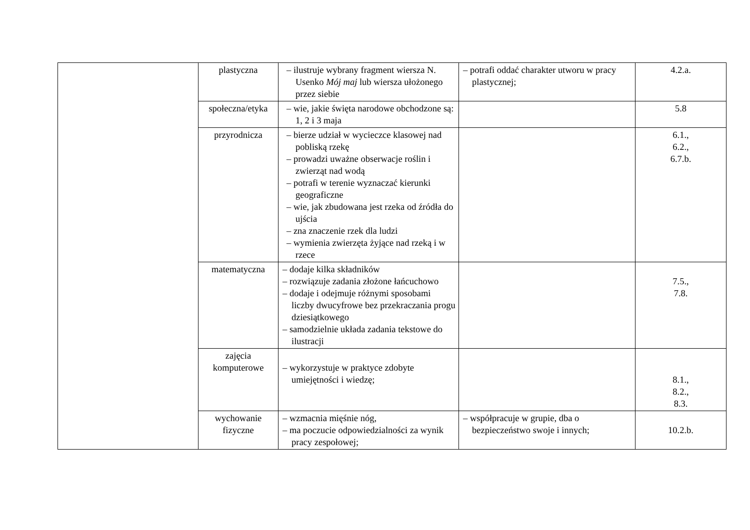| | plastyczna | – ilustruje wybrany fragment wiersza N. Usenko Mój maj lub wiersza ułożonego przez siebie | – potrafi oddać charakter utworu w pracy plastycznej; | 4.2.a. |
| | społeczna/etyka | – wie, jakie święta narodowe obchodzone są: 1, 2 i 3 maja | | 5.8 |
| | przyrodnicza | – bierze udział w wycieczce klasowej nad pobliską rzekę – prowadzi uważne obserwacje roślin i zwierząt nad wodą – potrafi w terenie wyznaczać kierunki geograficzne – wie, jak zbudowana jest rzeka od źródła do ujścia – zna znaczenie rzek dla ludzi – wymienia zwierzęta żyjące nad rzeką i w rzece | | 6.1., 6.2., 6.7.b. |
| | matematyczna | – dodaje kilka składników – rozwiązuje zadania złożone łańcuchowo – dodaje i odejmuje różnymi sposobami liczby dwucyfrowe bez przekraczania progu dziesiątkowego – samodzielnie układa zadania tekstowe do ilustracji | | 7.5., 7.8. |
| | zajęcia komputerowe | – wykorzystuje w praktyce zdobyte umiejętności i wiedzę; | | 8.1., 8.2., 8.3. |
| | wychowanie fizyczne | – wzmacnia mięśnie nóg, – ma poczucie odpowiedzialności za wynik pracy zespołowej; | – współpracuje w grupie, dba o bezpieczeństwo swoje i innych; | 10.2.b. |